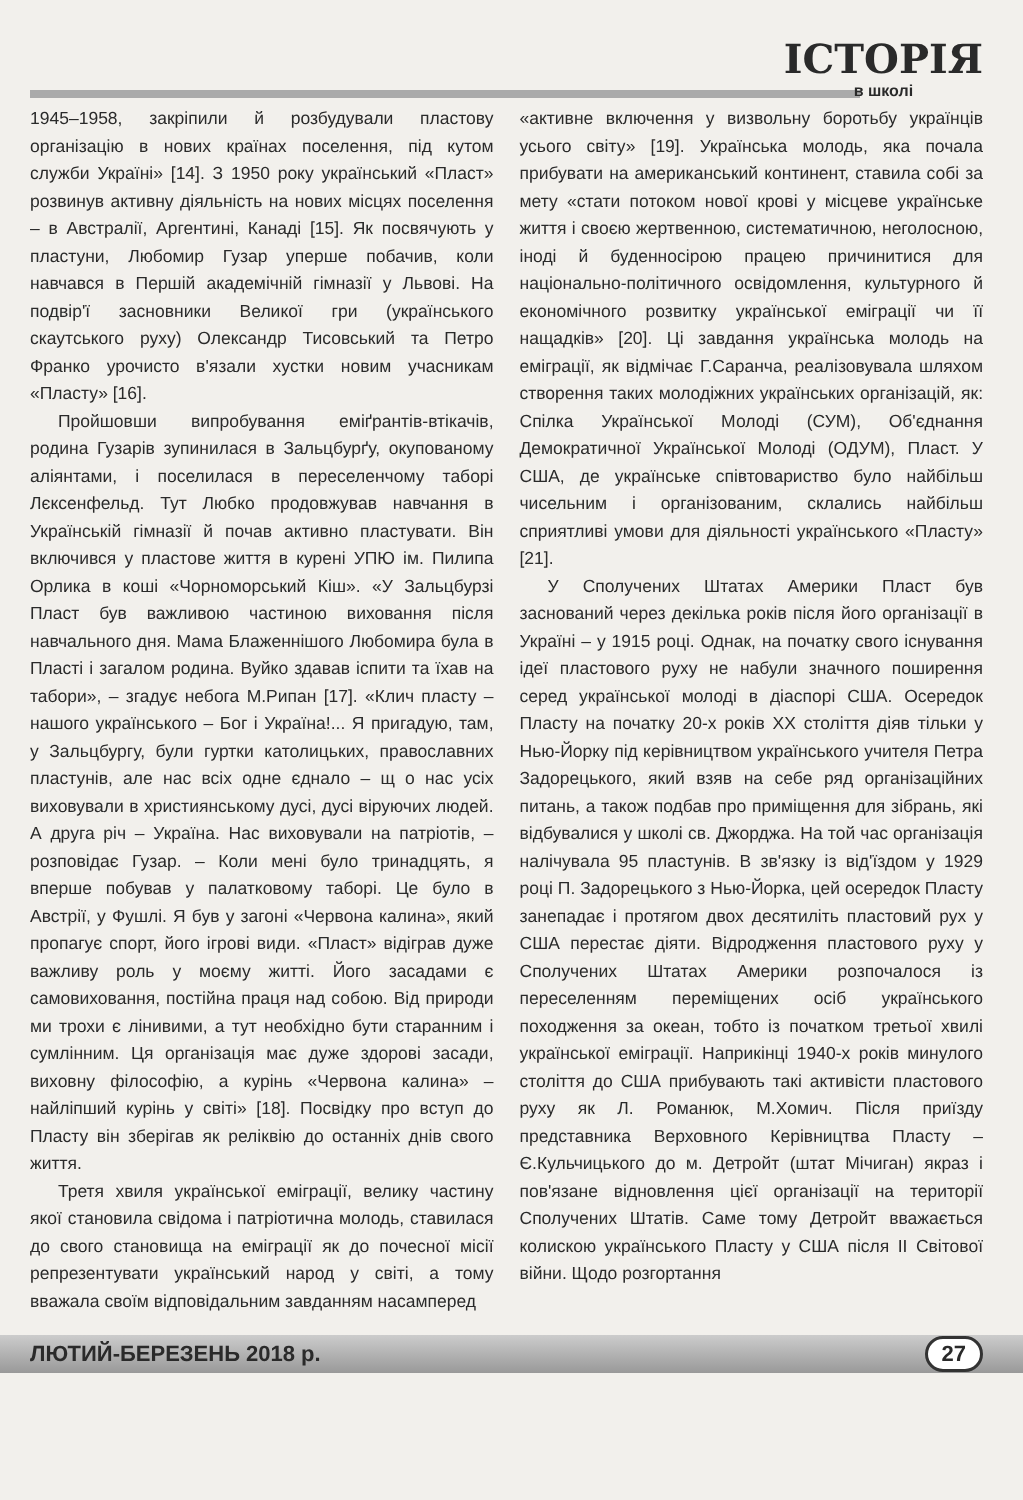ІСТОРІЯ
в школі
1945–1958, закріпили й розбудували пластову організацію в нових країнах поселення, під кутом служби Україні» [14]. З 1950 року український «Пласт» розвинув активну діяльність на нових місцях поселення – в Австралії, Аргентині, Канаді [15]. Як посвячують у пластуни, Любомир Гузар уперше побачив, коли навчався в Першій академічній гімназії у Львові. На подвір'ї засновники Великої гри (українського скаутського руху) Олександр Тисовський та Петро Франко урочисто в'язали хустки новим учасникам «Пласту» [16].
Пройшовши випробування еміґрантів-втікачів, родина Гузарів зупинилася в Зальцбурґу, окупованому аліянтами, і поселилася в переселенчому таборі Лєксенфельд. Тут Любко продовжував навчання в Українській гімназії й почав активно пластувати. Він включився у пластове життя в курені УПЮ ім. Пилипа Орлика в коші «Чорноморський Кіш». «У Зальцбурзі Пласт був важливою частиною виховання після навчального дня. Мама Блаженнішого Любомира була в Пласті і загалом родина. Вуйко здавав іспити та їхав на табори», – згадує небога М.Рипан [17]. «Клич пласту – нашого українського – Бог і Україна!... Я пригадую, там, у Зальцбургу, були гуртки католицьких, православних пластунів, але нас всіх одне єднало – щ о нас усіх виховували в християнському дусі, дусі віруючих людей. А друга річ – Україна. Нас виховували на патріотів, – розповідає Гузар. – Коли мені було тринадцять, я вперше побував у палатковому таборі. Це було в Австрії, у Фушлі. Я був у загоні «Червона калина», який пропагує спорт, його ігрові види. «Пласт» відіграв дуже важливу роль у моєму житті. Його засадами є самовиховання, постійна праця над собою. Від природи ми трохи є лінивими, а тут необхідно бути старанним і сумлінним. Ця організація має дуже здорові засади, виховну філософію, а курінь «Червона калина» – найліпший курінь у світі» [18]. Посвідку про вступ до Пласту він зберігав як реліквію до останніх днів свого життя.
Третя хвиля української еміграції, велику частину якої становила свідома і патріотична молодь, ставилася до свого становища на еміграції як до почесної місії репрезентувати український народ у світі, а тому вважала своїм відповідальним завданням насамперед
«активне включення у визвольну боротьбу українців усього світу» [19]. Українська молодь, яка почала прибувати на американський континент, ставила собі за мету «стати потоком нової крові у місцеве українське життя і своєю жертвенною, систематичною, неголосною, іноді й буденносірою працею причинитися для національно-політичного освідомлення, культурного й економічного розвитку української еміграції чи її нащадків» [20]. Ці завдання українська молодь на еміграції, як відмічає Г.Саранча, реалізовувала шляхом створення таких молодіжних українських організацій, як: Спілка Української Молоді (СУМ), Об'єднання Демократичної Української Молоді (ОДУМ), Пласт. У США, де українське співтовариство було найбільш чисельним і організованим, склались найбільш сприятливі умови для діяльності українського «Пласту» [21].
У Сполучених Штатах Америки Пласт був заснований через декілька років після його організації в Україні – у 1915 році. Однак, на початку свого існування ідеї пластового руху не набули значного поширення серед української молоді в діаспорі США. Осередок Пласту на початку 20-х років XX століття діяв тільки у Нью-Йорку під керівництвом українського учителя Петра Задорецького, який взяв на себе ряд організаційних питань, а також подбав про приміщення для зібрань, які відбувалися у школі св. Джорджа. На той час організація налічувала 95 пластунів. В зв'язку із від'їздом у 1929 році П. Задорецького з Нью-Йорка, цей осередок Пласту занепадає і протягом двох десятиліть пластовий рух у США перестає діяти. Відродження пластового руху у Сполучених Штатах Америки розпочалося із переселенням переміщених осіб українського походження за океан, тобто із початком третьої хвилі української еміграції. Наприкінці 1940-х років минулого століття до США прибувають такі активісти пластового руху як Л. Романюк, М.Хомич. Після приїзду представника Верховного Керівництва Пласту – Є.Кульчицького до м. Детройт (штат Мічиган) якраз і пов'язане відновлення цієї організації на території Сполучених Штатів. Саме тому Детройт вважається колискою українського Пласту у США після II Світової війни. Щодо розгортання
ЛЮТИЙ-БЕРЕЗЕНЬ 2018 р. 27